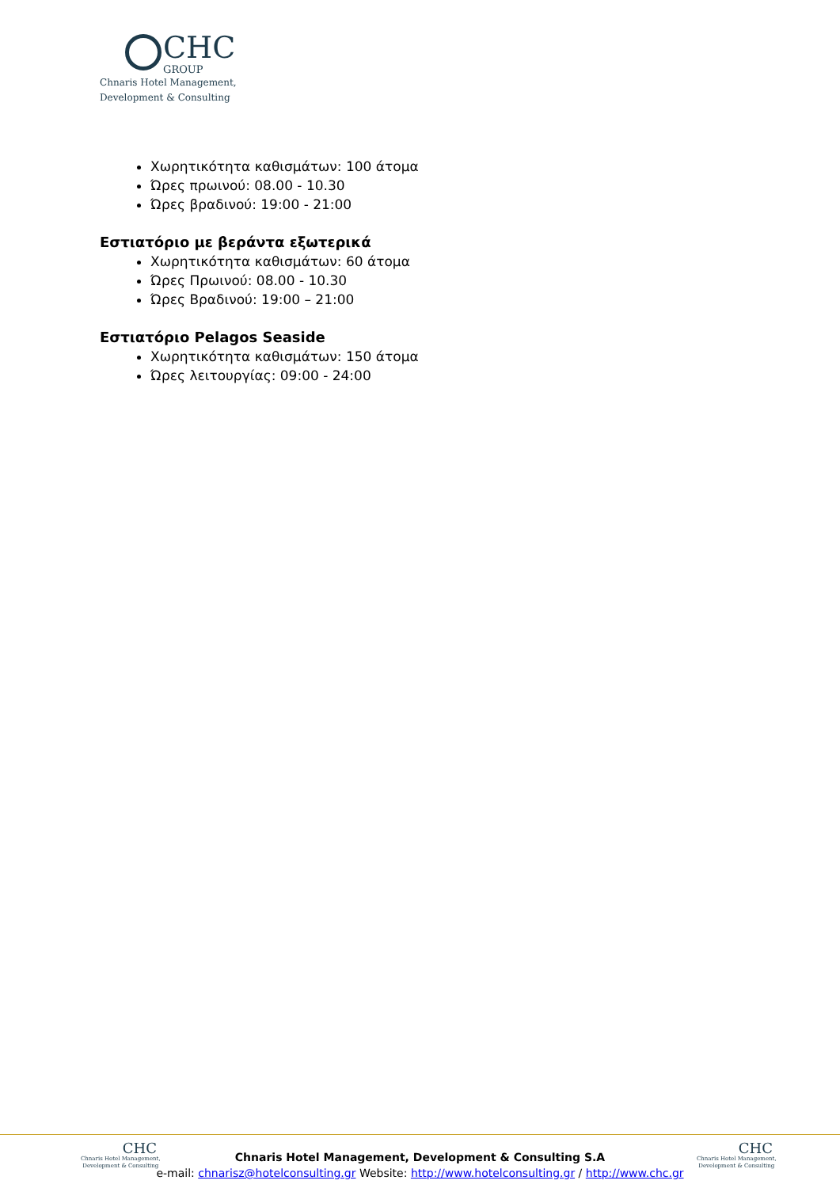CHC
GROUP
Chnaris Hotel Management,
Development & Consulting
Χωρητικότητα καθισμάτων: 100 άτομα
Ώρες πρωινού: 08.00 - 10.30
Ώρες βραδινού: 19:00 - 21:00
Εστιατόριο με βεράντα εξωτερικά
Χωρητικότητα καθισμάτων: 60 άτομα
Ώρες Πρωινού: 08.00 - 10.30
Ώρες Βραδινού: 19:00 – 21:00
Εστιατόριο Pelagos Seaside
Χωρητικότητα καθισμάτων: 150 άτομα
Ώρες λειτουργίας: 09:00 - 24:00
CHC
Chnaris Hotel Management,
Development & Consulting
Chnaris Hotel Management, Development & Consulting S.A
e-mail: chnarisz@hotelconsulting.gr Website: http://www.hotelconsulting.gr / http://www.chc.gr
CHC
Chnaris Hotel Management,
Development & Consulting